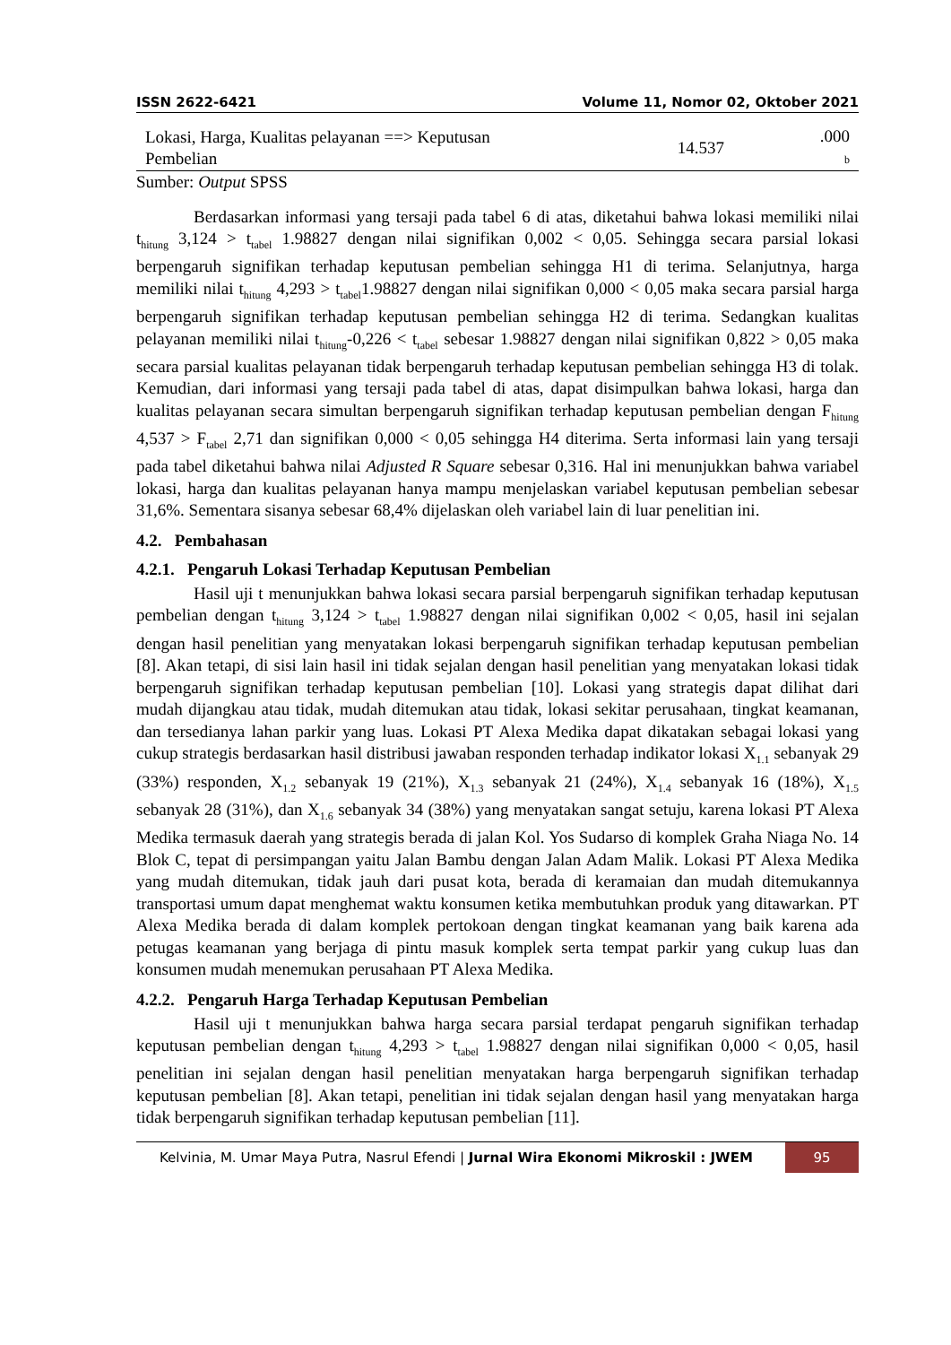ISSN 2622-6421 Volume 11, Nomor 02, Oktober 2021
| Lokasi, Harga, Kualitas pelayanan ==> Keputusan Pembelian | 14.537 | .000 b |
Sumber: Output SPSS
Berdasarkan informasi yang tersaji pada tabel 6 di atas, diketahui bahwa lokasi memiliki nilai t<sub>hitung</sub> 3,124 > t<sub>tabel</sub> 1.98827 dengan nilai signifikan 0,002 < 0,05. Sehingga secara parsial lokasi berpengaruh signifikan terhadap keputusan pembelian sehingga H1 di terima. Selanjutnya, harga memiliki nilai t<sub>hitung</sub> 4,293 > t<sub>tabel</sub>1.98827 dengan nilai signifikan 0,000 < 0,05 maka secara parsial harga berpengaruh signifikan terhadap keputusan pembelian sehingga H2 di terima. Sedangkan kualitas pelayanan memiliki nilai t<sub>hitung</sub>-0,226 < t<sub>tabel</sub> sebesar 1.98827 dengan nilai signifikan 0,822 > 0,05 maka secara parsial kualitas pelayanan tidak berpengaruh terhadap keputusan pembelian sehingga H3 di tolak. Kemudian, dari informasi yang tersaji pada tabel di atas, dapat disimpulkan bahwa lokasi, harga dan kualitas pelayanan secara simultan berpengaruh signifikan terhadap keputusan pembelian dengan F<sub>hitung</sub> 4,537 > F<sub>tabel</sub> 2,71 dan signifikan 0,000 < 0,05 sehingga H4 diterima. Serta informasi lain yang tersaji pada tabel diketahui bahwa nilai Adjusted R Square sebesar 0,316. Hal ini menunjukkan bahwa variabel lokasi, harga dan kualitas pelayanan hanya mampu menjelaskan variabel keputusan pembelian sebesar 31,6%. Sementara sisanya sebesar 68,4% dijelaskan oleh variabel lain di luar penelitian ini.
4.2. Pembahasan
4.2.1. Pengaruh Lokasi Terhadap Keputusan Pembelian
Hasil uji t menunjukkan bahwa lokasi secara parsial berpengaruh signifikan terhadap keputusan pembelian dengan t<sub>hitung</sub> 3,124 > t<sub>tabel</sub> 1.98827 dengan nilai signifikan 0,002 < 0,05, hasil ini sejalan dengan hasil penelitian yang menyatakan lokasi berpengaruh signifikan terhadap keputusan pembelian [8]. Akan tetapi, di sisi lain hasil ini tidak sejalan dengan hasil penelitian yang menyatakan lokasi tidak berpengaruh signifikan terhadap keputusan pembelian [10]. Lokasi yang strategis dapat dilihat dari mudah dijangkau atau tidak, mudah ditemukan atau tidak, lokasi sekitar perusahaan, tingkat keamanan, dan tersedianya lahan parkir yang luas. Lokasi PT Alexa Medika dapat dikatakan sebagai lokasi yang cukup strategis berdasarkan hasil distribusi jawaban responden terhadap indikator lokasi X<sub>1.1</sub> sebanyak 29 (33%) responden, X<sub>1.2</sub> sebanyak 19 (21%), X<sub>1.3</sub> sebanyak 21 (24%), X<sub>1.4</sub> sebanyak 16 (18%), X<sub>1.5</sub> sebanyak 28 (31%), dan X<sub>1.6</sub> sebanyak 34 (38%) yang menyatakan sangat setuju, karena lokasi PT Alexa Medika termasuk daerah yang strategis berada di jalan Kol. Yos Sudarso di komplek Graha Niaga No. 14 Blok C, tepat di persimpangan yaitu Jalan Bambu dengan Jalan Adam Malik. Lokasi PT Alexa Medika yang mudah ditemukan, tidak jauh dari pusat kota, berada di keramaian dan mudah ditemukannya transportasi umum dapat menghemat waktu konsumen ketika membutuhkan produk yang ditawarkan. PT Alexa Medika berada di dalam komplek pertokoan dengan tingkat keamanan yang baik karena ada petugas keamanan yang berjaga di pintu masuk komplek serta tempat parkir yang cukup luas dan konsumen mudah menemukan perusahaan PT Alexa Medika.
4.2.2. Pengaruh Harga Terhadap Keputusan Pembelian
Hasil uji t menunjukkan bahwa harga secara parsial terdapat pengaruh signifikan terhadap keputusan pembelian dengan t<sub>hitung</sub> 4,293 > t<sub>tabel</sub> 1.98827 dengan nilai signifikan 0,000 < 0,05, hasil penelitian ini sejalan dengan hasil penelitian menyatakan harga berpengaruh signifikan terhadap keputusan pembelian [8]. Akan tetapi, penelitian ini tidak sejalan dengan hasil yang menyatakan harga tidak berpengaruh signifikan terhadap keputusan pembelian [11].
Kelvinia, M. Umar Maya Putra, Nasrul Efendi | Jurnal Wira Ekonomi Mikroskil : JWEM 95